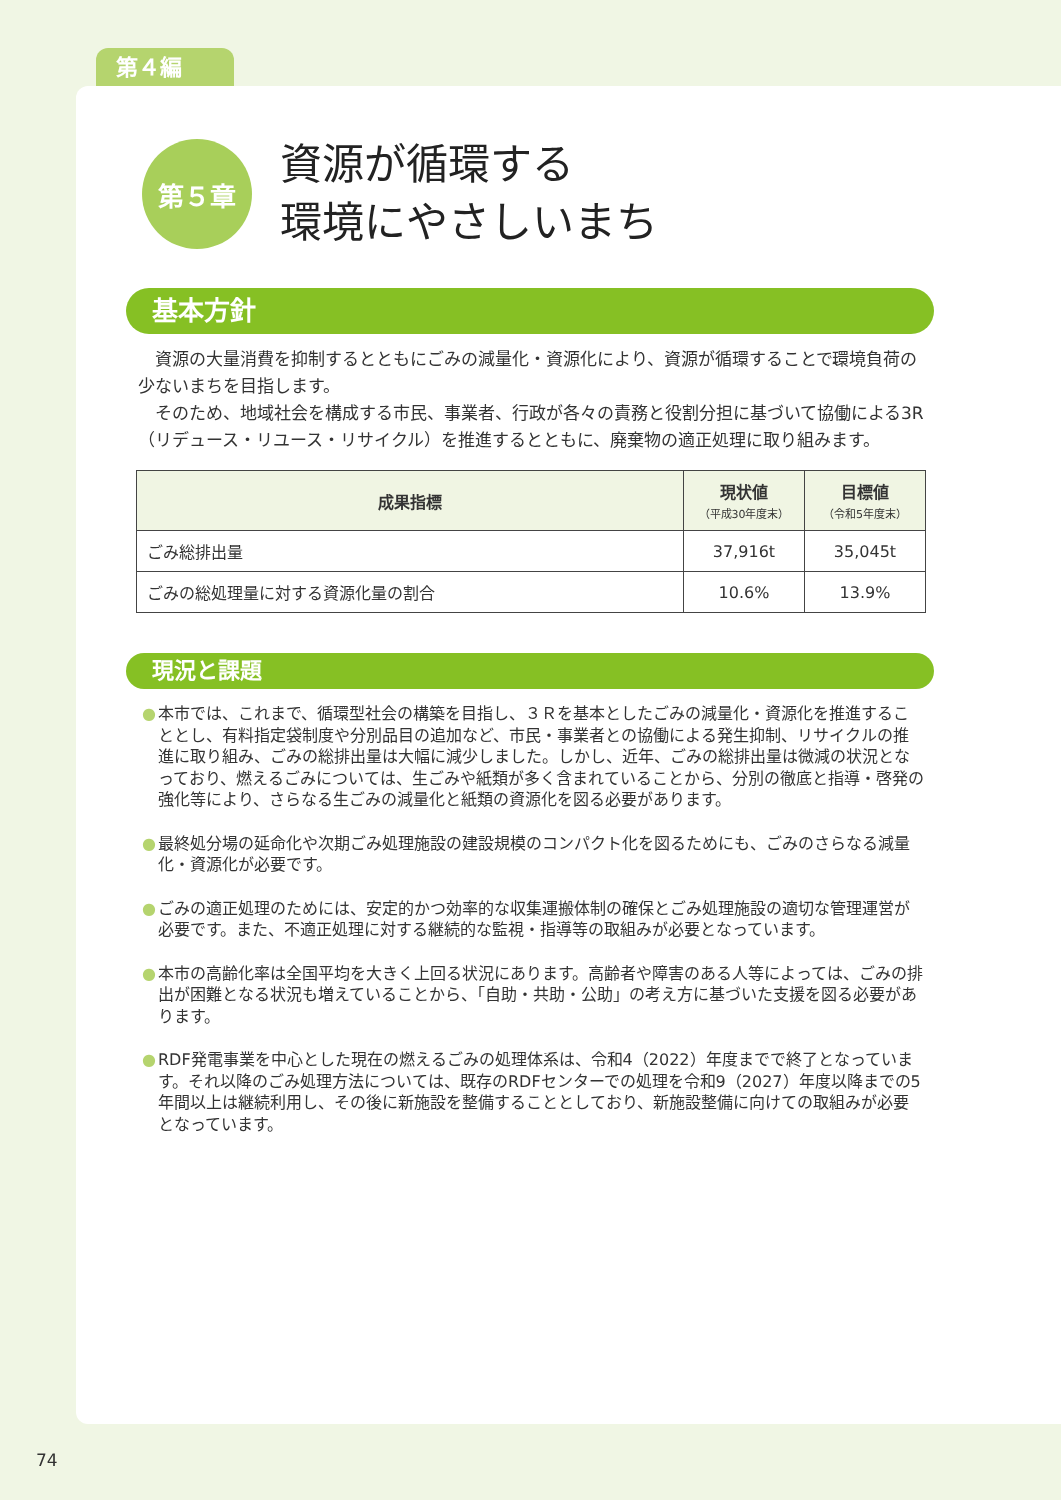第４編
第５章
資源が循環する
環境にやさしいまち
基本方針
資源の大量消費を抑制するとともにごみの減量化・資源化により、資源が循環することで、環境負荷の少ないまちを目指します。
そのため、地域社会を構成する市民、事業者、行政が各々の責務と役割分担に基づいて協働による3R（リデュース・リユース・リサイクル）を推進するとともに、廃棄物の適正処理に取り組みます。
| 成果指標 | 現状値 （平成30年度末） | 目標値 （令和5年度末） |
| --- | --- | --- |
| ごみ総排出量 | 37,916t | 35,045t |
| ごみの総処理量に対する資源化量の割合 | 10.6% | 13.9% |
現況と課題
● 本市では、これまで、循環型社会の構築を目指し、３Ｒを基本としたごみの減量化・資源化を推進することとし、有料指定袋制度や分別品目の追加など、市民・事業者との協働による発生抑制、リサイクルの推進に取り組み、ごみの総排出量は大幅に減少しました。しかし、近年、ごみの総排出量は微減の状況となっており、燃えるごみについては、生ごみや紙類が多く含まれていることから、分別の徹底と指導・啓発の強化等により、さらなる生ごみの減量化と紙類の資源化を図る必要があります。
● 最終処分場の延命化や次期ごみ処理施設の建設規模のコンパクト化を図るためにも、ごみのさらなる減量化・資源化が必要です。
● ごみの適正処理のためには、安定的かつ効率的な収集運搬体制の確保とごみ処理施設の適切な管理運営が必要です。また、不適正処理に対する継続的な監視・指導等の取組みが必要となっています。
● 本市の高齢化率は全国平均を大きく上回る状況にあります。高齢者や障害のある人等によっては、ごみの排出が困難となる状況も増えていることから、「自助・共助・公助」の考え方に基づいた支援を図る必要があります。
● RDF発電事業を中心とした現在の燃えるごみの処理体系は、令和4（2022）年度までで終了となっています。それ以降のごみ処理方法については、既存のRDFセンターでの処理を令和9（2027）年度以降までの5年間以上は継続利用し、その後に新施設を整備することとしており、新施設整備に向けての取組みが必要となっています。
74